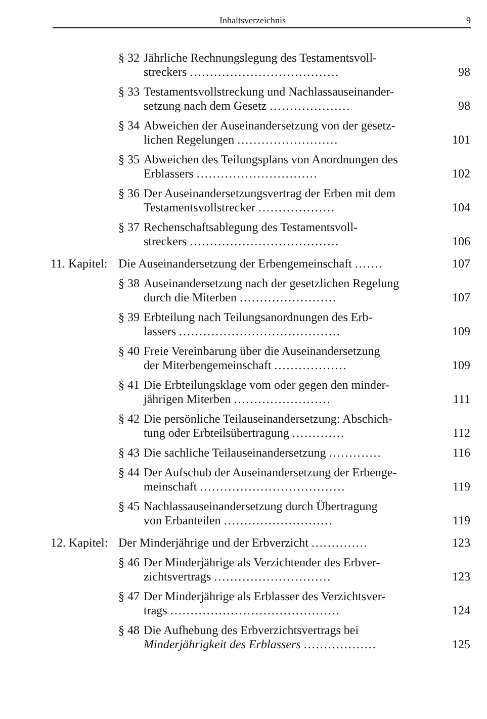Inhaltsverzeichnis 9
§ 32 Jährliche Rechnungslegung des Testamentsvoll-
streckers ..................................... 98
§ 33 Testamentsvollstreckung und Nachlassauseinander-
setzung nach dem Gesetz .................... 98
§ 34 Abweichen der Auseinandersetzung von der gesetz-
lichen Regelungen ......................... 101
§ 35 Abweichen des Teilungsplans von Anordnungen des
Erblassers .............................. 102
§ 36 Der Auseinandersetzungsvertrag der Erben mit dem
Testamentsvollstrecker ................... 104
§ 37 Rechenschaftsablegung des Testamentsvoll-
streckers ..................................... 106
11. Kapitel: Die Auseinandersetzung der Erbengemeinschaft ....... 107
§ 38 Auseinandersetzung nach der gesetzlichen Regelung
durch die Miterben ........................ 107
§ 39 Erbteilung nach Teilungsanordnungen des Erb-
lassers ........................................ 109
§ 40 Freie Vereinbarung über die Auseinandersetzung
der Miterbengemeinschaft .................. 109
§ 41 Die Erbteilungsklage vom oder gegen den minder-
jährigen Miterben ........................ 111
§ 42 Die persönliche Teilauseinandersetzung: Abschich-
tung oder Erbteilsübertragung ............. 112
§ 43 Die sachliche Teilauseinandersetzung ............. 116
§ 44 Der Aufschub der Auseinandersetzung der Erbenge-
meinschaft .................................... 119
§ 45 Nachlassauseinandersetzung durch Übertragung
von Erbanteilen ........................... 119
12. Kapitel: Der Minderjährige und der Erbverzicht .............. 123
§ 46 Der Minderjährige als Verzichtender des Erbver-
zichtsvertrags ............................. 123
§ 47 Der Minderjährige als Erblasser des Verzichtsver-
trags .......................................... 124
§ 48 Die Aufhebung des Erbverzichtsvertrags bei
Minderjährigkeit des Erblassers .................. 125